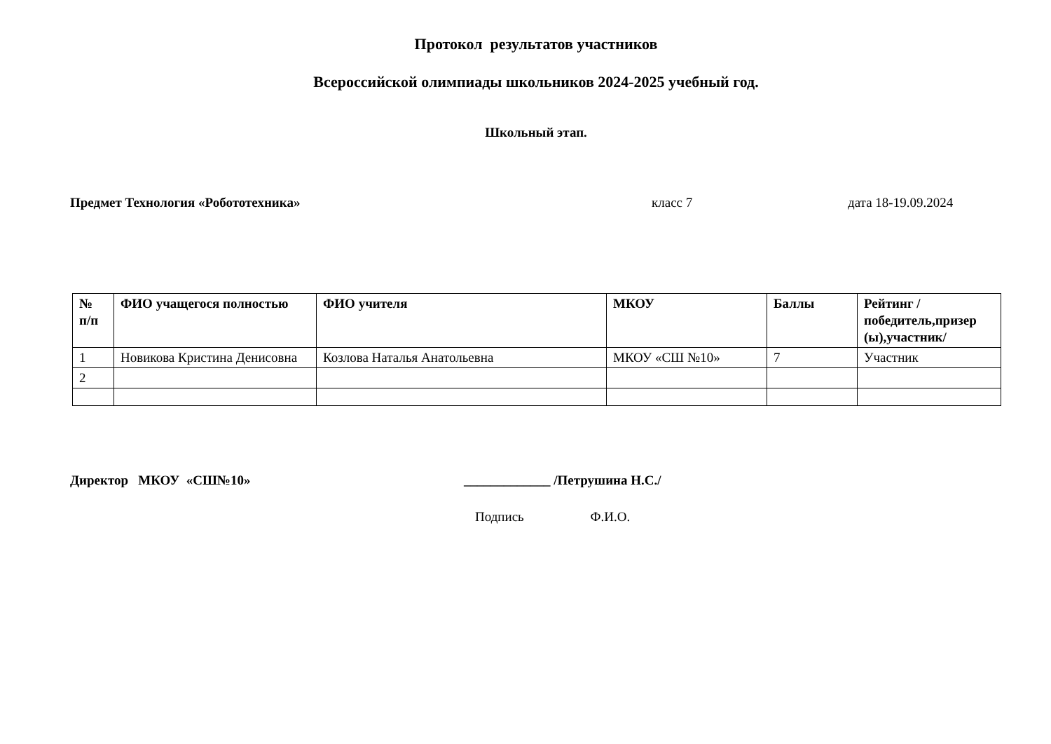Протокол результатов участников
Всероссийской олимпиады школьников 2024-2025 учебный год.
Школьный этап.
Предмет Технология «Робототехника» класс 7 дата 18-19.09.2024
| № п/п | ФИО учащегося полностью | ФИО учителя | МКОУ | Баллы | Рейтинг /победитель,призер (ы),участник/ |
| --- | --- | --- | --- | --- | --- |
| 1 | Новикова Кристина Денисовна | Козлова Наталья Анатольевна | МКОУ «СШ №10» | 7 | Участник |
| 2 | | | | | |
Директор МКОУ «СШ№10» _____________ /Петрушина Н.С./
Подпись Ф.И.О.